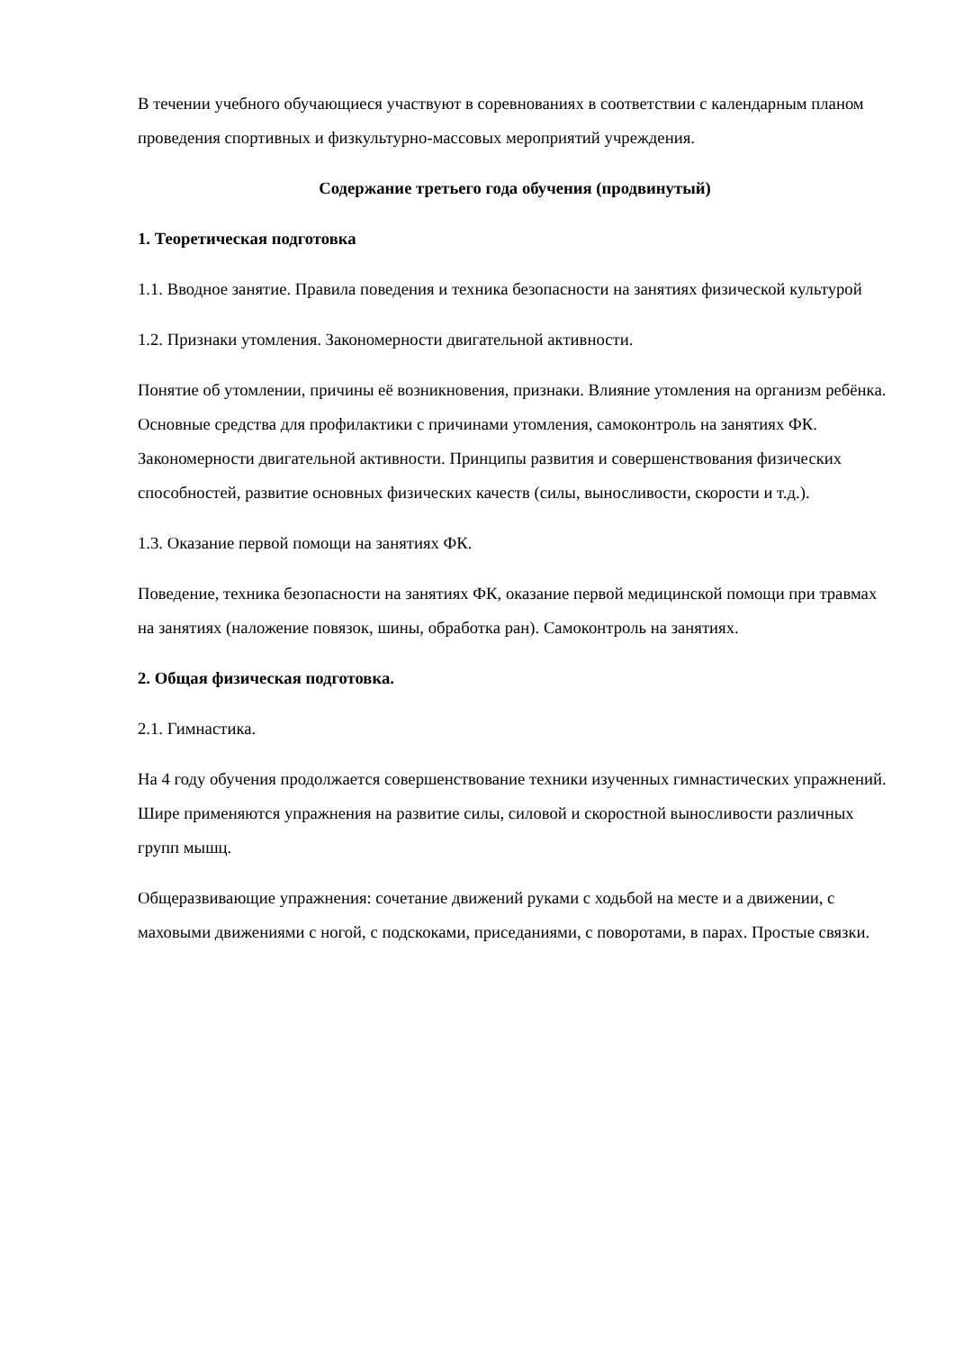В течении учебного обучающиеся участвуют в соревнованиях в соответствии с календарным планом проведения спортивных и физкультурно-массовых мероприятий учреждения.
Содержание третьего года обучения (продвинутый)
1. Теоретическая подготовка
1.1. Вводное занятие. Правила поведения и техника безопасности на занятиях физической культурой
1.2. Признаки утомления. Закономерности двигательной активности.
Понятие об утомлении, причины её возникновения, признаки. Влияние утомления на организм ребёнка. Основные средства для профилактики с причинами утомления, самоконтроль на занятиях ФК.
Закономерности двигательной активности. Принципы развития и совершенствования физических способностей, развитие основных физических качеств (силы, выносливости, скорости и т.д.).
1.3. Оказание первой помощи на занятиях ФК.
Поведение, техника безопасности на занятиях ФК, оказание первой медицинской помощи при травмах на занятиях (наложение повязок, шины, обработка ран). Самоконтроль на занятиях.
2. Общая физическая подготовка.
2.1. Гимнастика.
На 4 году обучения продолжается совершенствование техники изученных гимнастических упражнений. Шире применяются упражнения на развитие силы, силовой и скоростной выносливости различных групп мышц.
Общеразвивающие упражнения: сочетание движений руками с ходьбой на месте и а движении, с маховыми движениями с ногой, с подскоками, приседаниями, с поворотами, в парах. Простые связки.